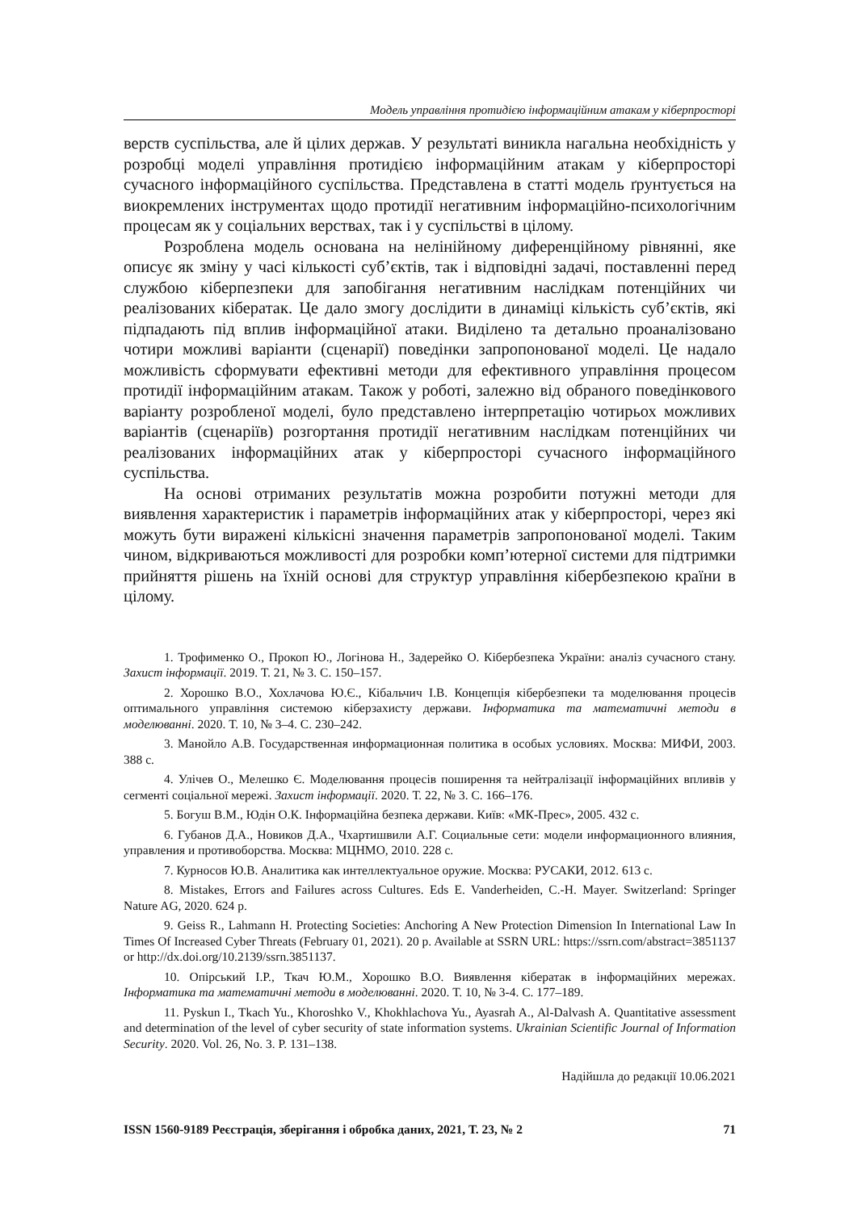Модель управління протидією інформаційним атакам у кіберпросторі
верств суспільства, але й цілих держав. У результаті виникла нагальна необхідність у розробці моделі управління протидією інформаційним атакам у кіберпросторі сучасного інформаційного суспільства. Представлена в статті модель ґрунтується на виокремлених інструментах щодо протидії негативним інформаційно-психологічним процесам як у соціальних верствах, так і у суспільстві в цілому.
Розроблена модель основана на нелінійному диференційному рівнянні, яке описує як зміну у часі кількості суб’єктів, так і відповідні задачі, поставленні перед службою кіберпезпеки для запобігання негативним наслідкам потенційних чи реалізованих кібератак. Це дало змогу дослідити в динаміці кількість суб’єктів, які підпадають під вплив інформаційної атаки. Виділено та детально проаналізовано чотири можливі варіанти (сценарії) поведінки запропонованої моделі. Це надало можливість сформувати ефективні методи для ефективного управління процесом протидії інформаційним атакам. Також у роботі, залежно від обраного поведінкового варіанту розробленої моделі, було представлено інтерпретацію чотирьох можливих варіантів (сценаріїв) розгортання протидії негативним наслідкам потенційних чи реалізованих інформаційних атак у кіберпросторі сучасного інформаційного суспільства.
На основі отриманих результатів можна розробити потужні методи для виявлення характеристик і параметрів інформаційних атак у кіберпросторі, через які можуть бути виражені кількісні значення параметрів запропонованої моделі. Таким чином, відкриваються можливості для розробки комп’ютерної системи для підтримки прийняття рішень на їхній основі для структур управління кібербезпекою країни в цілому.
1. Трофименко О., Прокоп Ю., Логінова Н., Задерейко О. Кібербезпека України: аналіз сучасного стану. Захист інформації. 2019. Т. 21, № 3. С. 150–157.
2. Хорошко В.О., Хохлачова Ю.Є., Кібальчич І.В. Концепція кібербезпеки та моделювання процесів оптимального управління системою кіберзахисту держави. Інформатика та математичні методи в моделюванні. 2020. Т. 10, № 3–4. С. 230–242.
3. Манойло А.В. Государственная информационная политика в особых условиях. Москва: МИФИ, 2003. 388 с.
4. Улічев О., Мелешко Є. Моделювання процесів поширення та нейтралізації інформаційних впливів у сегменті соціальної мережі. Захист інформації. 2020. Т. 22, № 3. С. 166–176.
5. Богуш В.М., Юдін О.К. Інформаційна безпека держави. Київ: «МК-Прес», 2005. 432 с.
6. Губанов Д.А., Новиков Д.А., Чхартишвили А.Г. Социальные сети: модели информационного влияния, управления и противоборства. Москва: МЦНМО, 2010. 228 с.
7. Курносов Ю.В. Аналитика как интеллектуальное оружие. Москва: РУСАКИ, 2012. 613 с.
8. Mistakes, Errors and Failures across Cultures. Eds E. Vanderheiden, C.-H. Mayer. Switzerland: Springer Nature AG, 2020. 624 p.
9. Geiss R., Lahmann H. Protecting Societies: Anchoring A New Protection Dimension In International Law In Times Of Increased Cyber Threats (February 01, 2021). 20 p. Available at SSRN URL: https://ssrn.com/abstract=3851137 or http://dx.doi.org/10.2139/ssrn.3851137.
10. Опірський І.Р., Ткач Ю.М., Хорошко В.О. Виявлення кібератак в інформаційних мережах. Інформатика та математичні методи в моделюванні. 2020. Т. 10, № 3-4. С. 177–189.
11. Pyskun I., Tkach Yu., Khoroshko V., Khokhlachova Yu., Ayasrah A., Al-Dalvash A. Quantitative assessment and determination of the level of cyber security of state information systems. Ukrainian Scientific Journal of Information Security. 2020. Vol. 26, No. 3. P. 131–138.
Надійшла до редакції 10.06.2021
ISSN 1560-9189 Реєстрація, зберігання і обробка даних, 2021, Т. 23, № 2 71